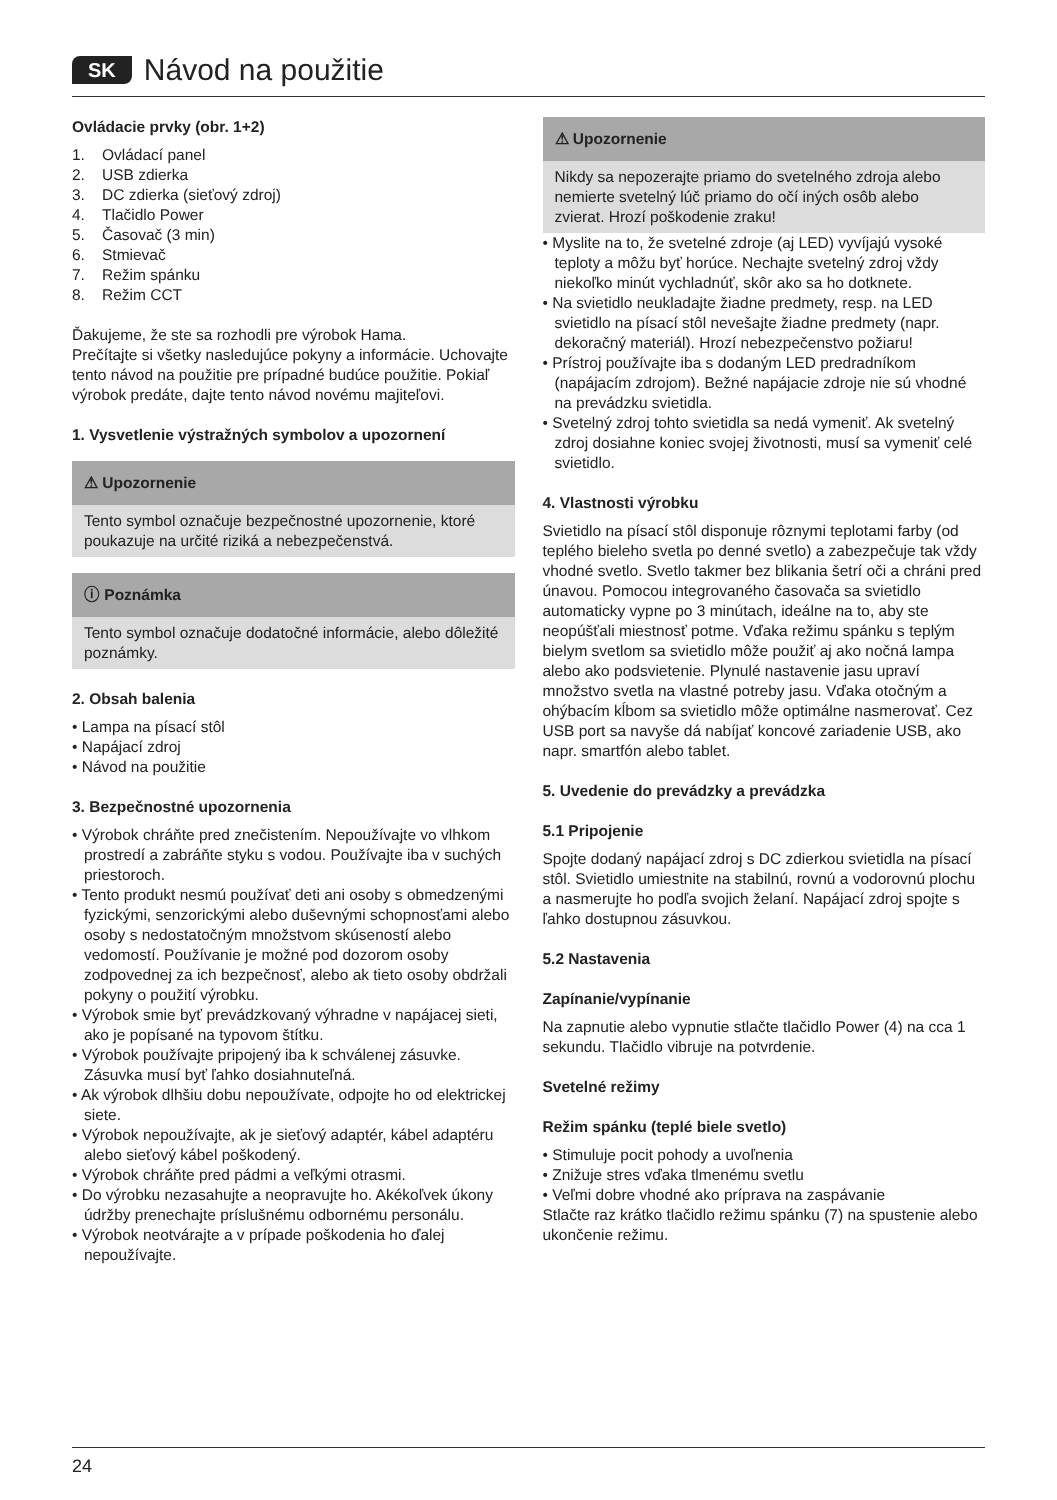SK Návod na použitie
Ovládacie prvky (obr. 1+2)
1. Ovládací panel
2. USB zdierka
3. DC zdierka (sieťový zdroj)
4. Tlačidlo Power
5. Časovač (3 min)
6. Stmievač
7. Režim spánku
8. Režim CCT
Ďakujeme, že ste sa rozhodli pre výrobok Hama.
Prečítajte si všetky nasledujúce pokyny a informácie. Uchovajte tento návod na použitie pre prípadné budúce použitie. Pokiaľ výrobok predáte, dajte tento návod novému majiteľovi.
1. Vysvetlenie výstražných symbolov a upozornení
⚠ Upozornenie
Tento symbol označuje bezpečnostné upozornenie, ktoré poukazuje na určité riziká a nebezpečenstvá.
ⓘ Poznámka
Tento symbol označuje dodatočné informácie, alebo dôležité poznámky.
2. Obsah balenia
• Lampa na písací stôl
• Napájací zdroj
• Návod na použitie
3. Bezpečnostné upozornenia
• Výrobok chráňte pred znečistením. Nepoužívajte vo vlhkom prostredí a zabráňte styku s vodou. Používajte iba v suchých priestoroch.
• Tento produkt nesmú používať deti ani osoby s obmedzenými fyzickými, senzorickými alebo duševnými schopnosťami alebo osoby s nedostatočným množstvom skúseností alebo vedomostí. Používanie je možné pod dozorom osoby zodpovednej za ich bezpečnosť, alebo ak tieto osoby obdržali pokyny o použití výrobku.
• Výrobok smie byť prevádzkovaný výhradne v napájacej sieti, ako je popísané na typovom štítku.
• Výrobok používajte pripojený iba k schválenej zásuvke. Zásuvka musí byť ľahko dosiahnuteľná.
• Ak výrobok dlhšiu dobu nepoužívate, odpojte ho od elektrickej siete.
• Výrobok nepoužívajte, ak je sieťový adaptér, kábel adaptéru alebo sieťový kábel poškodený.
• Výrobok chráňte pred pádmi a veľkými otrasmi.
• Do výrobku nezasahujte a neopravujte ho. Akékoľvek úkony údržby prenechajte príslušnému odbornému personálu.
• Výrobok neotvárajte a v prípade poškodenia ho ďalej nepoužívajte.
⚠ Upozornenie
Nikdy sa nepozerajte priamo do svetelného zdroja alebo nemierte svetelný lúč priamo do očí iných osôb alebo zvierat. Hrozí poškodenie zraku!
• Myslite na to, že svetelné zdroje (aj LED) vyvíjajú vysoké teploty a môžu byť horúce. Nechajte svetelný zdroj vždy niekoľko minút vychladnúť, skôr ako sa ho dotknete.
• Na svietidlo neukladajte žiadne predmety, resp. na LED svietidlo na písací stôl nevešajte žiadne predmety (napr. dekoračný materiál). Hrozí nebezpečenstvo požiaru!
• Prístroj používajte iba s dodaným LED predradníkom (napájacím zdrojom). Bežné napájacie zdroje nie sú vhodné na prevádzku svietidla.
• Svetelný zdroj tohto svietidla sa nedá vymeniť. Ak svetelný zdroj dosiahne koniec svojej životnosti, musí sa vymeniť celé svietidlo.
4. Vlastnosti výrobku
Svietidlo na písací stôl disponuje rôznymi teplotami farby (od teplého bieleho svetla po denné svetlo) a zabezpečuje tak vždy vhodné svetlo. Svetlo takmer bez blikania šetrí oči a chráni pred únavou. Pomocou integrovaného časovača sa svietidlo automaticky vypne po 3 minútach, ideálne na to, aby ste neopúšťali miestnosť potme. Vďaka režimu spánku s teplým bielym svetlom sa svietidlo môže použiť aj ako nočná lampa alebo ako podsvietenie. Plynulé nastavenie jasu upraví množstvo svetla na vlastné potreby jasu. Vďaka otočným a ohýbacím kĺbom sa svietidlo môže optimálne nasmerovať. Cez USB port sa navyše dá nabíjať koncové zariadenie USB, ako napr. smartfón alebo tablet.
5. Uvedenie do prevádzky a prevádzka
5.1 Pripojenie
Spojte dodaný napájací zdroj s DC zdierkou svietidla na písací stôl. Svietidlo umiestnite na stabilnú, rovnú a vodorovnú plochu a nasmerujte ho podľa svojich želaní. Napájací zdroj spojte s ľahko dostupnou zásuvkou.
5.2 Nastavenia
Zapínanie/vypínanie
Na zapnutie alebo vypnutie stlačte tlačidlo Power (4) na cca 1 sekundu. Tlačidlo vibruje na potvrdenie.
Svetelné režimy
Režim spánku (teplé biele svetlo)
• Stimuluje pocit pohody a uvoľnenia
• Znižuje stres vďaka tlmenému svetlu
• Veľmi dobre vhodné ako príprava na zaspávanie
Stlačte raz krátko tlačidlo režimu spánku (7) na spustenie alebo ukončenie režimu.
24